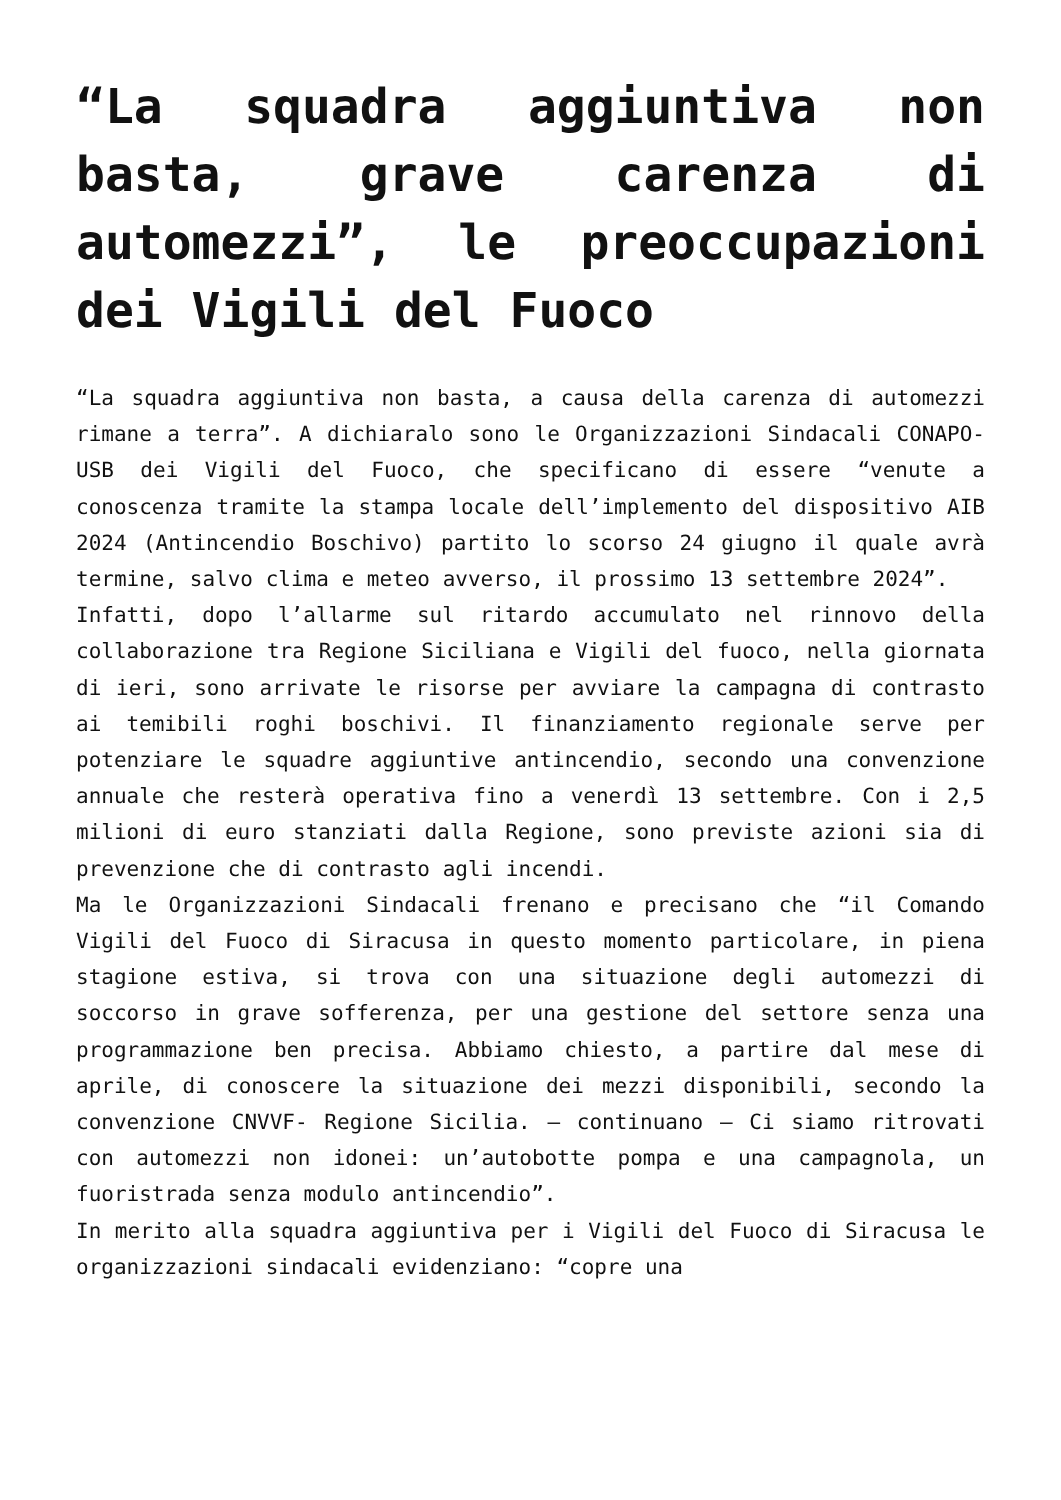“La squadra aggiuntiva non basta, grave carenza di automezzi”, le preoccupazioni dei Vigili del Fuoco
“La squadra aggiuntiva non basta, a causa della carenza di automezzi rimane a terra”. A dichiaralo sono le Organizzazioni Sindacali CONAPO-USB dei Vigili del Fuoco, che specificano di essere “venute a conoscenza tramite la stampa locale dell’implemento del dispositivo AIB 2024 (Antincendio Boschivo) partito lo scorso 24 giugno il quale avrà termine, salvo clima e meteo avverso, il prossimo 13 settembre 2024”.
Infatti, dopo l’allarme sul ritardo accumulato nel rinnovo della collaborazione tra Regione Siciliana e Vigili del fuoco, nella giornata di ieri, sono arrivate le risorse per avviare la campagna di contrasto ai temibili roghi boschivi. Il finanziamento regionale serve per potenziare le squadre aggiuntive antincendio, secondo una convenzione annuale che resterà operativa fino a venerdì 13 settembre. Con i 2,5 milioni di euro stanziati dalla Regione, sono previste azioni sia di prevenzione che di contrasto agli incendi.
Ma le Organizzazioni Sindacali frenano e precisano che “il Comando Vigili del Fuoco di Siracusa in questo momento particolare, in piena stagione estiva, si trova con una situazione degli automezzi di soccorso in grave sofferenza, per una gestione del settore senza una programmazione ben precisa. Abbiamo chiesto, a partire dal mese di aprile, di conoscere la situazione dei mezzi disponibili, secondo la convenzione CNVVF- Regione Sicilia. – continuano – Ci siamo ritrovati con automezzi non idonei: un’autobotte pompa e una campagnola, un fuoristrada senza modulo antincendio”.
In merito alla squadra aggiuntiva per i Vigili del Fuoco di Siracusa le organizzazioni sindacali evidenziano: “copre una